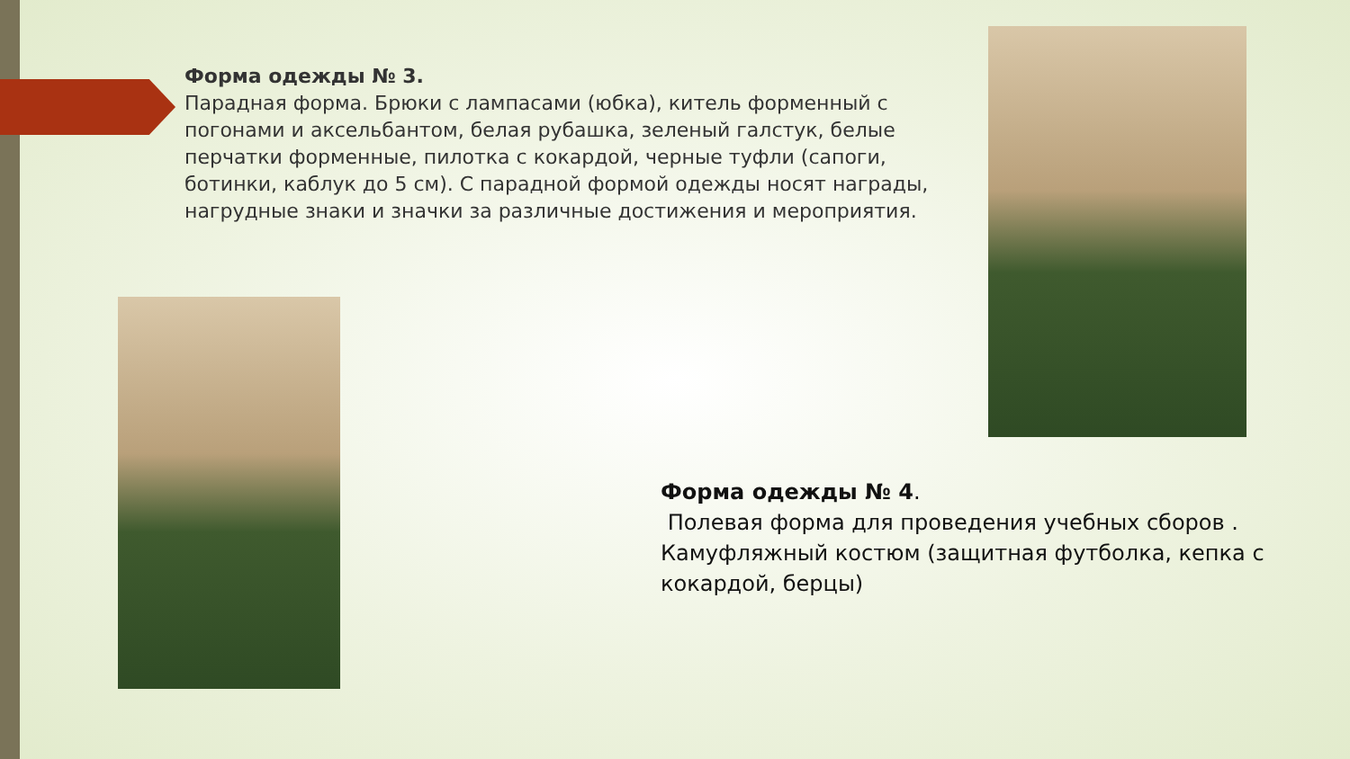Форма одежды № 3.
Парадная форма. Брюки с лампасами (юбка), китель форменный с погонами и аксельбантом, белая рубашка, зеленый галстук, белые перчатки форменные, пилотка с кокардой, черные туфли (сапоги, ботинки, каблук до 5 см). С парадной формой одежды носят награды, нагрудные знаки и значки за различные достижения и мероприятия.
Форма одежды № 4.
Полевая форма для проведения учебных сборов . Камуфляжный костюм (защитная футболка, кепка с кокардой, берцы)